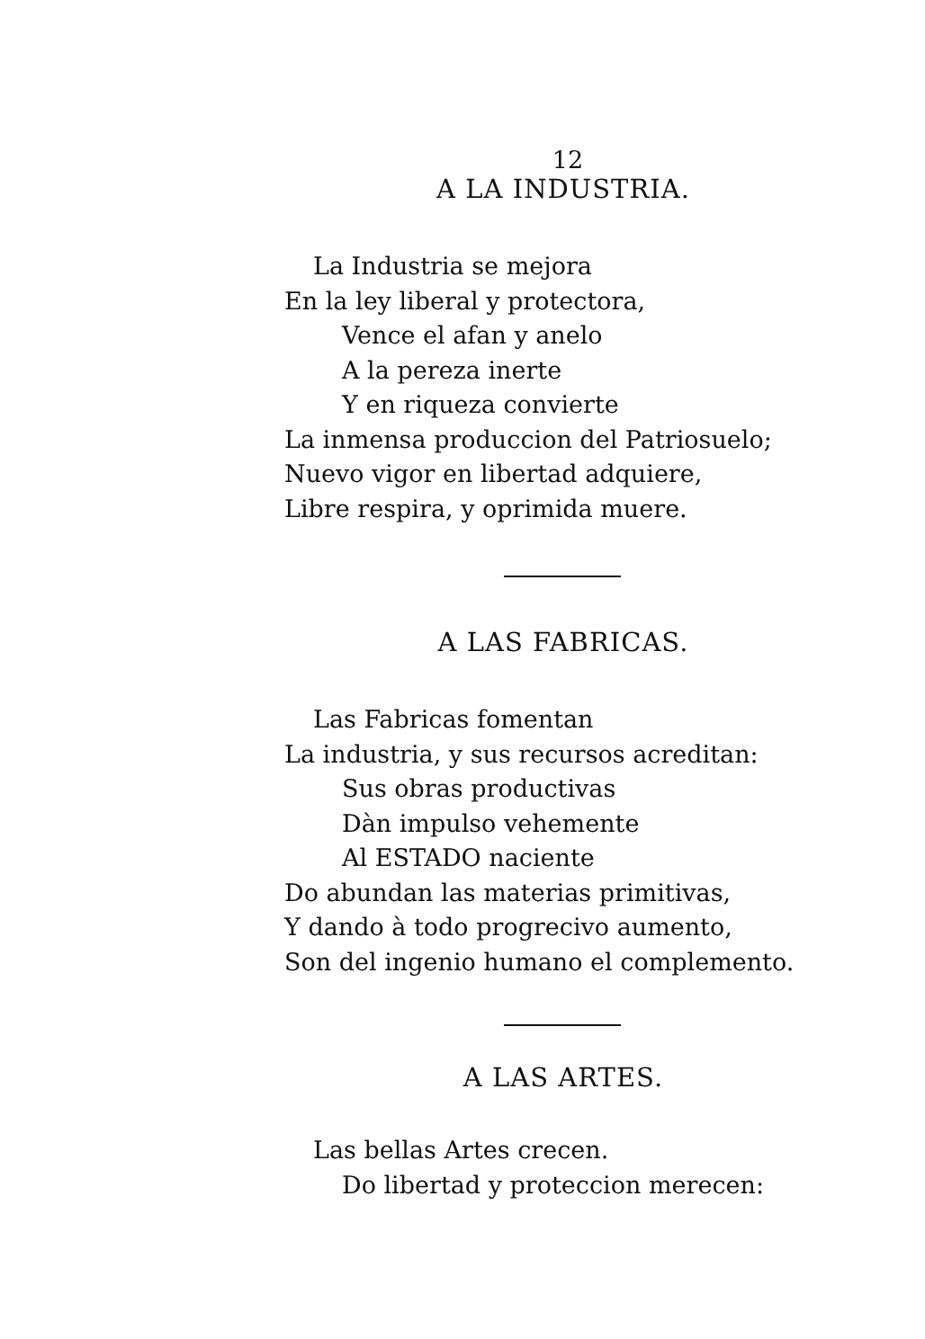12
A LA INDUSTRIA.
La Industria se mejora
En la ley liberal y protectora,
Vence el afan y anelo
A la pereza inerte
Y en riqueza convierte
La inmensa produccion del Patriosuelo;
Nuevo vigor en libertad adquiere,
Libre respira, y oprimida muere.
A LAS FABRICAS.
Las Fabricas fomentan
La industria, y sus recursos acreditan:
Sus obras productivas
Dàn impulso vehemente
Al ESTADO naciente
Do abundan las materias primitivas,
Y dando à todo progrecivo aumento,
Son del ingenio humano el complemento.
A LAS ARTES.
Las bellas Artes crecen.
Do libertad y proteccion merecen: